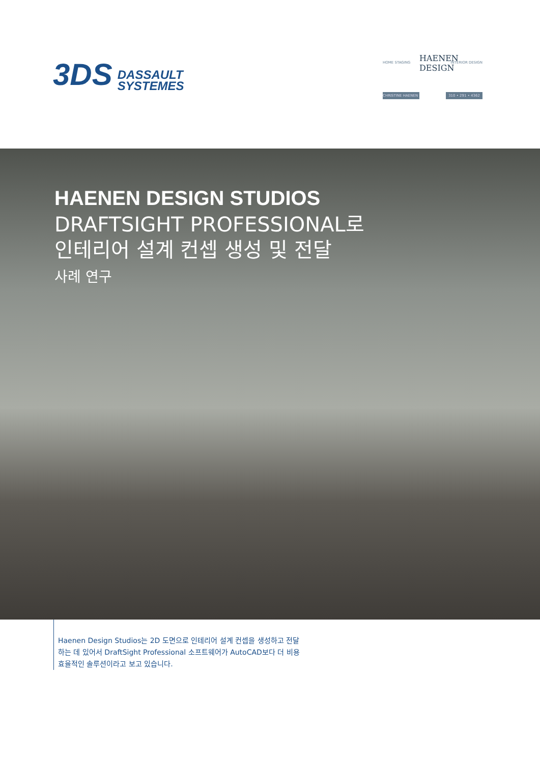3DS
DASSAULT
SYSTEMES
HOME STAGING HAENEN DESIGN INTERIOR DESIGN
CHRISTINE HAENEN 310 • 291 • 4362
HAENEN DESIGN STUDIOS
DRAFTSIGHT PROFESSIONAL로
인테리어 설계 컨셉 생성 및 전달
사례 연구
Haenen Design Studios는 2D 도면으로 인테리어 설계 컨셉을 생성하고 전달하는 데 있어서 DraftSight Professional 소프트웨어가 AutoCAD보다 더 비용 효율적인 솔루션이라고 보고 있습니다.